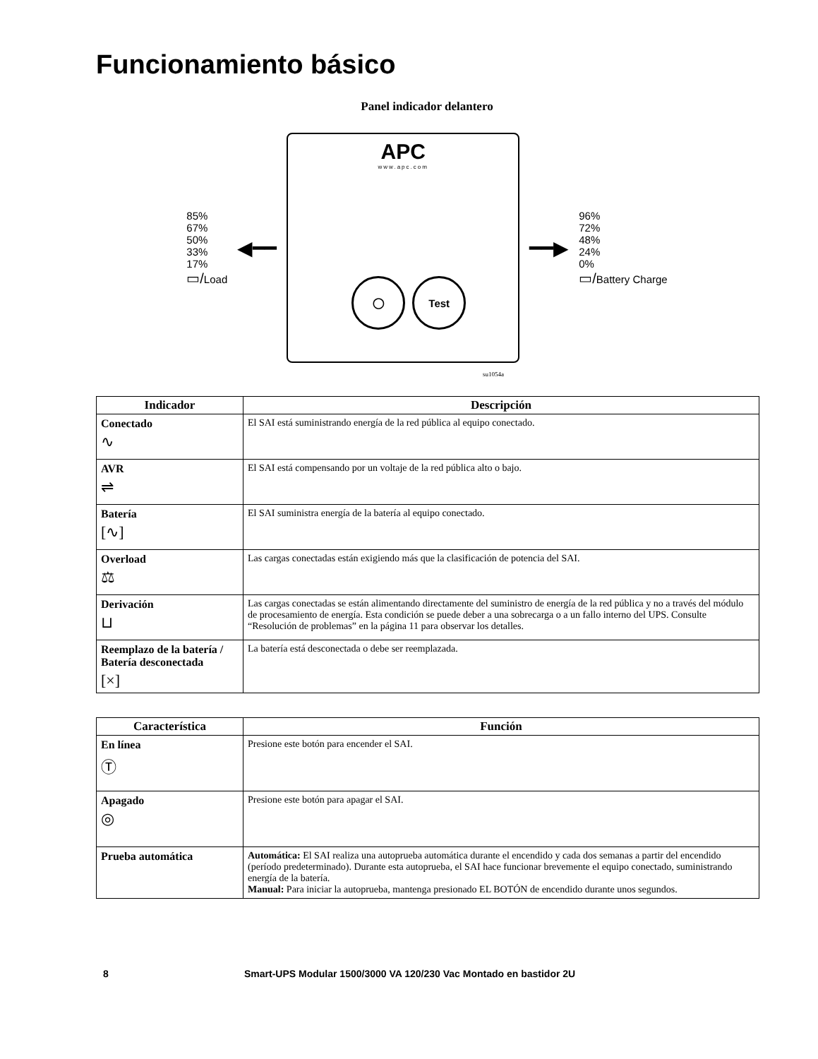Funcionamiento básico
Panel indicador delantero
85%
67%
50%
33%
17%
▭/Load
◀━━
APC
www.apc.com
◯ Test
━━▶
96%
72%
48%
24%
0%
▭/Battery Charge
su1054a
| Indicador | Descripción |
| --- | --- |
| Conectado ∿ | El SAI está suministrando energía de la red pública al equipo conectado. |
| AVR ⇌ | El SAI está compensando por un voltaje de la red pública alto o bajo. |
| Batería [∿] | El SAI suministra energía de la batería al equipo conectado. |
| Overload ⚖ | Las cargas conectadas están exigiendo más que la clasificación de potencia del SAI. |
| Derivación ⊔ | Las cargas conectadas se están alimentando directamente del suministro de energía de la red pública y no a través del módulo de procesamiento de energía. Esta condición se puede deber a una sobrecarga o a un fallo interno del UPS. Consulte “Resolución de problemas” en la página 11 para observar los detalles. |
| Reemplazo de la batería / Batería desconectada [×] | La batería está desconectada o debe ser reemplazada. |
| Característica | Función |
| --- | --- |
| En línea Ⓣ | Presione este botón para encender el SAI. |
| Apagado ◎ | Presione este botón para apagar el SAI. |
| Prueba automática | Automática: El SAI realiza una autoprueba automática durante el encendido y cada dos semanas a partir del encendido (período predeterminado). Durante esta autoprueba, el SAI hace funcionar brevemente el equipo conectado, suministrando energía de la batería. Manual: Para iniciar la autoprueba, mantenga presionado EL BOTÓN de encendido durante unos segundos. |
8 Smart-UPS Modular 1500/3000 VA 120/230 Vac Montado en bastidor 2U